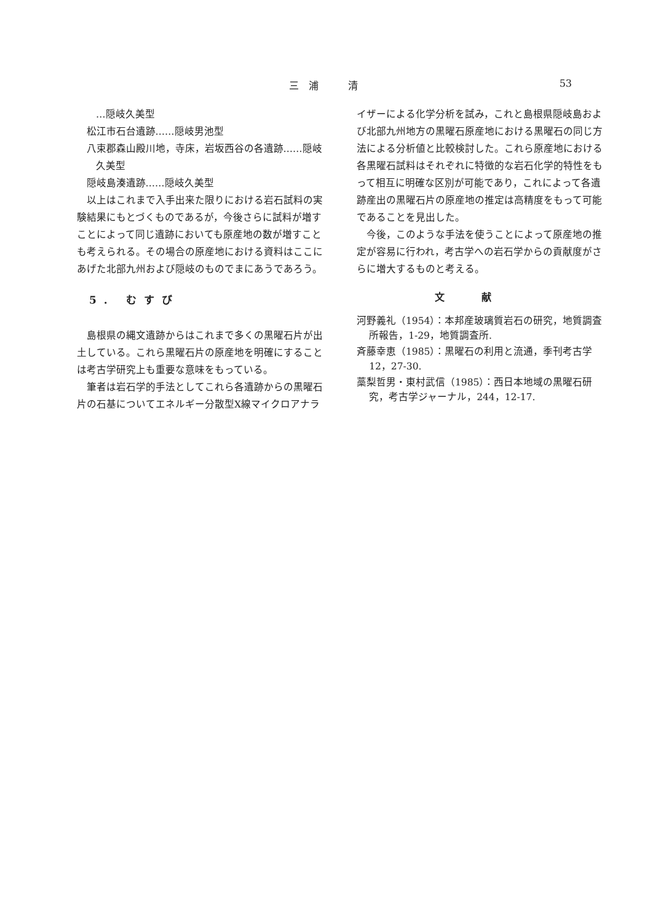三　浦　　　清 53
…隠岐久美型
松江市石台遺跡……隠岐男池型
八束郡森山殿川地，寺床，岩坂西谷の各遺跡……隠岐
久美型
隠岐島湊遺跡……隠岐久美型
以上はこれまで入手出来た限りにおける岩石試料の実験結果にもとづくものであるが，今後さらに試料が増すことによって同じ遺跡においても原産地の数が増すことも考えられる。その場合の原産地における資料はここにあげた北部九州および隠岐のものでまにあうであろう。
5. むすび
島根県の縄文遺跡からはこれまで多くの黒曜石片が出土している。これら黒曜石片の原産地を明確にすることは考古学研究上も重要な意味をもっている。
筆者は岩石学的手法としてこれら各遺跡からの黒曜石片の石基についてエネルギー分散型X線マイクロアナラ
イザーによる化学分析を試み，これと島根県隠岐島および北部九州地方の黒曜石原産地における黒曜石の同じ方法による分析値と比較検討した。これら原産地における各黒曜石試料はそれぞれに特徴的な岩石化学的特性をもって相互に明確な区別が可能であり，これによって各遺跡産出の黒曜石片の原産地の推定は高精度をもって可能であることを見出した。
今後，このような手法を使うことによって原産地の推定が容易に行われ，考古学への岩石学からの貢献度がさらに増大するものと考える。
文献
河野義礼（1954）：本邦産玻璃質岩石の研究，地質調査所報告，1-29，地質調査所.
斉藤幸恵（1985）：黒曜石の利用と流通，季刊考古学 12，27-30.
藁梨哲男・東村武信（1985）：西日本地域の黒曜石研究，考古学ジャーナル，244，12-17.